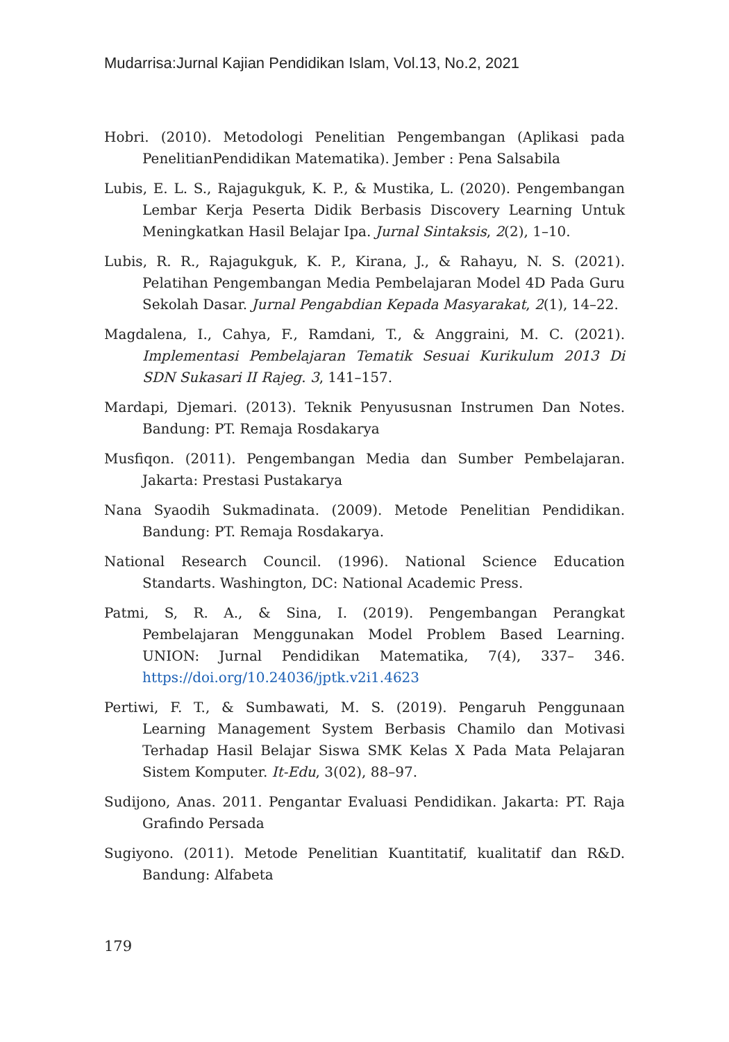Mudarrisa:Jurnal Kajian Pendidikan Islam, Vol.13, No.2, 2021
Hobri. (2010). Metodologi Penelitian Pengembangan (Aplikasi pada PenelitianPendidikan Matematika). Jember : Pena Salsabila
Lubis, E. L. S., Rajagukguk, K. P., & Mustika, L. (2020). Pengembangan Lembar Kerja Peserta Didik Berbasis Discovery Learning Untuk Meningkatkan Hasil Belajar Ipa. Jurnal Sintaksis, 2(2), 1–10.
Lubis, R. R., Rajagukguk, K. P., Kirana, J., & Rahayu, N. S. (2021). Pelatihan Pengembangan Media Pembelajaran Model 4D Pada Guru Sekolah Dasar. Jurnal Pengabdian Kepada Masyarakat, 2(1), 14–22.
Magdalena, I., Cahya, F., Ramdani, T., & Anggraini, M. C. (2021). Implementasi Pembelajaran Tematik Sesuai Kurikulum 2013 Di SDN Sukasari II Rajeg. 3, 141–157.
Mardapi, Djemari. (2013). Teknik Penyususnan Instrumen Dan Notes. Bandung: PT. Remaja Rosdakarya
Musfiqon. (2011). Pengembangan Media dan Sumber Pembelajaran. Jakarta: Prestasi Pustakarya
Nana Syaodih Sukmadinata. (2009). Metode Penelitian Pendidikan. Bandung: PT. Remaja Rosdakarya.
National Research Council. (1996). National Science Education Standarts. Washington, DC: National Academic Press.
Patmi, S, R. A., & Sina, I. (2019). Pengembangan Perangkat Pembelajaran Menggunakan Model Problem Based Learning. UNION: Jurnal Pendidikan Matematika, 7(4), 337– 346. https://doi.org/10.24036/jptk.v2i1.4623
Pertiwi, F. T., & Sumbawati, M. S. (2019). Pengaruh Penggunaan Learning Management System Berbasis Chamilo dan Motivasi Terhadap Hasil Belajar Siswa SMK Kelas X Pada Mata Pelajaran Sistem Komputer. It-Edu, 3(02), 88–97.
Sudijono, Anas. 2011. Pengantar Evaluasi Pendidikan. Jakarta: PT. Raja Grafindo Persada
Sugiyono. (2011). Metode Penelitian Kuantitatif, kualitatif dan R&D. Bandung: Alfabeta
179